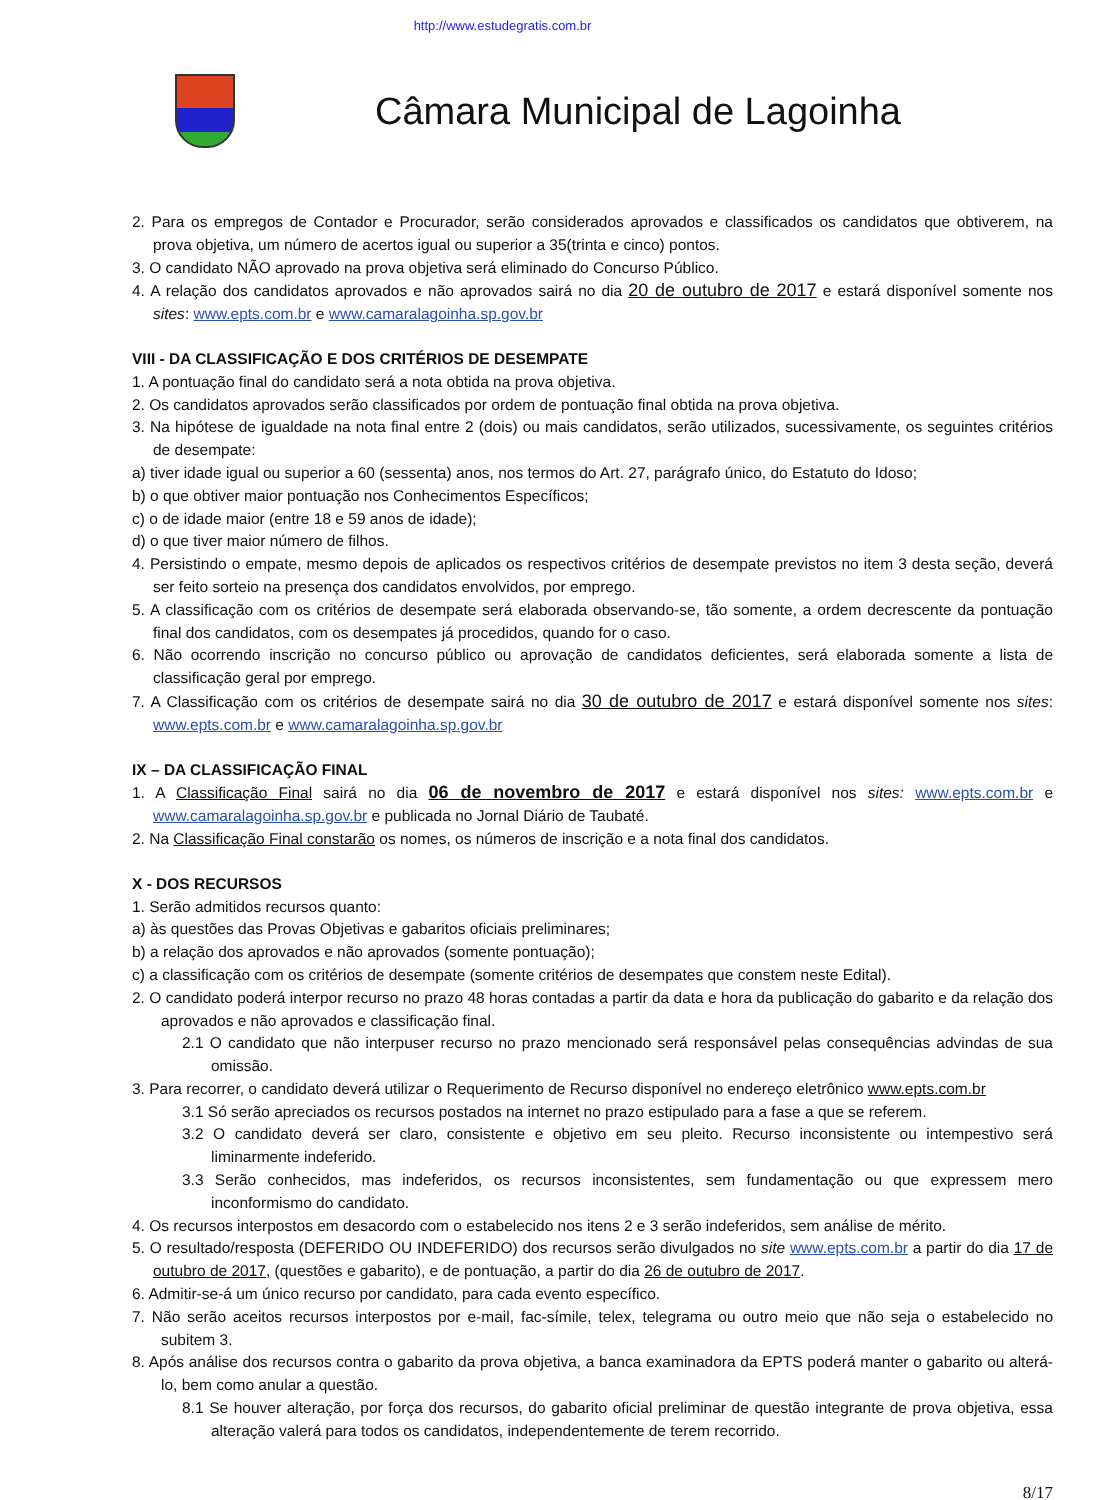http://www.estudegratis.com.br
Câmara Municipal de Lagoinha
2. Para os empregos de Contador e Procurador, serão considerados aprovados e classificados os candidatos que obtiverem, na prova objetiva, um número de acertos igual ou superior a 35(trinta e cinco) pontos.
3. O candidato NÃO aprovado na prova objetiva será eliminado do Concurso Público.
4. A relação dos candidatos aprovados e não aprovados sairá no dia 20 de outubro de 2017 e estará disponível somente nos sites: www.epts.com.br e www.camaralagoinha.sp.gov.br
VIII - DA CLASSIFICAÇÃO E DOS CRITÉRIOS DE DESEMPATE
1. A pontuação final do candidato será a nota obtida na prova objetiva.
2. Os candidatos aprovados serão classificados por ordem de pontuação final obtida na prova objetiva.
3. Na hipótese de igualdade na nota final entre 2 (dois) ou mais candidatos, serão utilizados, sucessivamente, os seguintes critérios de desempate:
a) tiver idade igual ou superior a 60 (sessenta) anos, nos termos do Art. 27, parágrafo único, do Estatuto do Idoso;
b) o que obtiver maior pontuação nos Conhecimentos Específicos;
c) o de idade maior (entre 18 e 59 anos de idade);
d) o que tiver maior número de filhos.
4. Persistindo o empate, mesmo depois de aplicados os respectivos critérios de desempate previstos no item 3 desta seção, deverá ser feito sorteio na presença dos candidatos envolvidos, por emprego.
5. A classificação com os critérios de desempate será elaborada observando-se, tão somente, a ordem decrescente da pontuação final dos candidatos, com os desempates já procedidos, quando for o caso.
6. Não ocorrendo inscrição no concurso público ou aprovação de candidatos deficientes, será elaborada somente a lista de classificação geral por emprego.
7. A Classificação com os critérios de desempate sairá no dia 30 de outubro de 2017 e estará disponível somente nos sites: www.epts.com.br e www.camaralagoinha.sp.gov.br
IX – DA CLASSIFICAÇÃO FINAL
1. A Classificação Final sairá no dia 06 de novembro de 2017 e estará disponível nos sites: www.epts.com.br e www.camaralagoinha.sp.gov.br e publicada no Jornal Diário de Taubaté.
2. Na Classificação Final constarão os nomes, os números de inscrição e a nota final dos candidatos.
X - DOS RECURSOS
1. Serão admitidos recursos quanto:
a) às questões das Provas Objetivas e gabaritos oficiais preliminares;
b) a relação dos aprovados e não aprovados (somente pontuação);
c) a classificação com os critérios de desempate (somente critérios de desempates que constem neste Edital).
2. O candidato poderá interpor recurso no prazo 48 horas contadas a partir da data e hora da publicação do gabarito e da relação dos aprovados e não aprovados e classificação final.
2.1 O candidato que não interpuser recurso no prazo mencionado será responsável pelas consequências advindas de sua omissão.
3. Para recorrer, o candidato deverá utilizar o Requerimento de Recurso disponível no endereço eletrônico www.epts.com.br
3.1 Só serão apreciados os recursos postados na internet no prazo estipulado para a fase a que se referem.
3.2 O candidato deverá ser claro, consistente e objetivo em seu pleito. Recurso inconsistente ou intempestivo será liminarmente indeferido.
3.3 Serão conhecidos, mas indeferidos, os recursos inconsistentes, sem fundamentação ou que expressem mero inconformismo do candidato.
4. Os recursos interpostos em desacordo com o estabelecido nos itens 2 e 3 serão indeferidos, sem análise de mérito.
5. O resultado/resposta (DEFERIDO OU INDEFERIDO) dos recursos serão divulgados no site www.epts.com.br a partir do dia 17 de outubro de 2017, (questões e gabarito), e de pontuação, a partir do dia 26 de outubro de 2017.
6. Admitir-se-á um único recurso por candidato, para cada evento específico.
7. Não serão aceitos recursos interpostos por e-mail, fac-símile, telex, telegrama ou outro meio que não seja o estabelecido no subitem 3.
8. Após análise dos recursos contra o gabarito da prova objetiva, a banca examinadora da EPTS poderá manter o gabarito ou alterá-lo, bem como anular a questão.
8.1 Se houver alteração, por força dos recursos, do gabarito oficial preliminar de questão integrante de prova objetiva, essa alteração valerá para todos os candidatos, independentemente de terem recorrido.
8/17